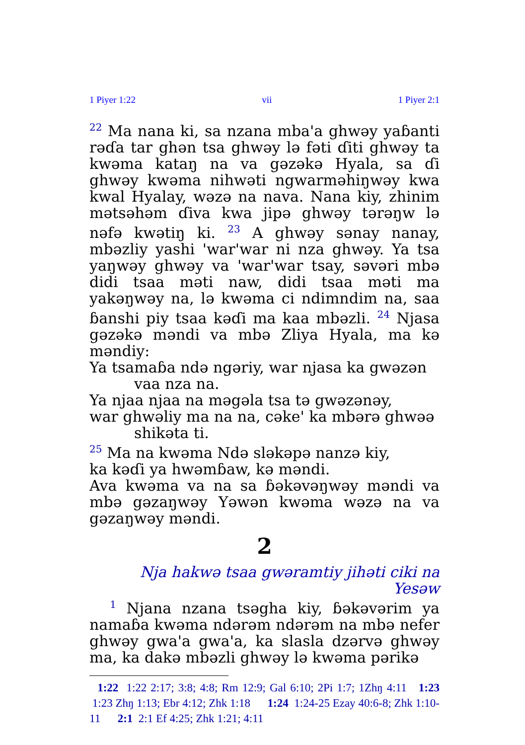1 Piyer 1:22 vii 1 Piyer 2:1
<sup>22</sup> Ma nana ki, sa nzana mba'a ghwəy yaɓanti rəɗa tar ghən tsa ghwəy lə fəti ɗiti ghwəy ta kwəma kataŋ na va gəzəkə Hyala, sa ɗi ghwəy kwəma nihwəti ngwarməhiŋwəy kwa kwal Hyalay, wəzə na nava. Nana kiy, zhinim mətsəhəm ɗiva kwa jipə ghwəy tərəŋw lə nəfə kwətiŋ ki. <sup>23</sup> A ghwəy sənay nanay, mbəzliy yashi 'war'war ni nza ghwəy. Ya tsa yaŋwəy ghwəy va 'war'war tsay, səvəri mbə didi tsaa məti naw, didi tsaa məti ma yakəŋwəy na, lə kwəma ci ndimndim na, saa ɓanshi piy tsaa kəɗi ma kaa mbəzli. <sup>24</sup> Njasa gəzəkə məndi va mbə Zliya Hyala, ma kə məndiy:
Ya tsamaɓa ndə ngəriy, war njasa ka gwəzən vaa nza na.
Ya njaa njaa na məgəla tsa tə gwəzənəy,
war ghwəliy ma na na, cəke' ka mbərə ghwəə shikəta ti.
<sup>25</sup> Ma na kwəma Ndə sləkəpə nanzə kiy,
ka kəɗi ya hwəmɓaw, kə məndi.
Ava kwəma va na sa ɓəkəvəŋwəy məndi va mbə gəzaŋwəy Yəwən kwəma wəzə na va gəzaŋwəy məndi.
2
Nja hakwə tsaa gwəramtiy jihəti ciki na Yesəw
<sup>1</sup> Njana nzana tsəgha kiy, ɓəkəvərim ya namaɓa kwəma ndərəm ndərəm na mbə nefer ghwəy gwa'a gwa'a, ka slasla dzərvə ghwəy ma, ka dakə mbəzli ghwəy lə kwəma pərikə
1:22 1:22 2:17; 3:8; 4:8; Rm 12:9; Gal 6:10; 2Pi 1:7; 1Zhŋ 4:11 1:23 1:23 Zhŋ 1:13; Ebr 4:12; Zhk 1:18 1:24 1:24-25 Ezay 40:6-8; Zhk 1:10-11 2:1 2:1 Ef 4:25; Zhk 1:21; 4:11